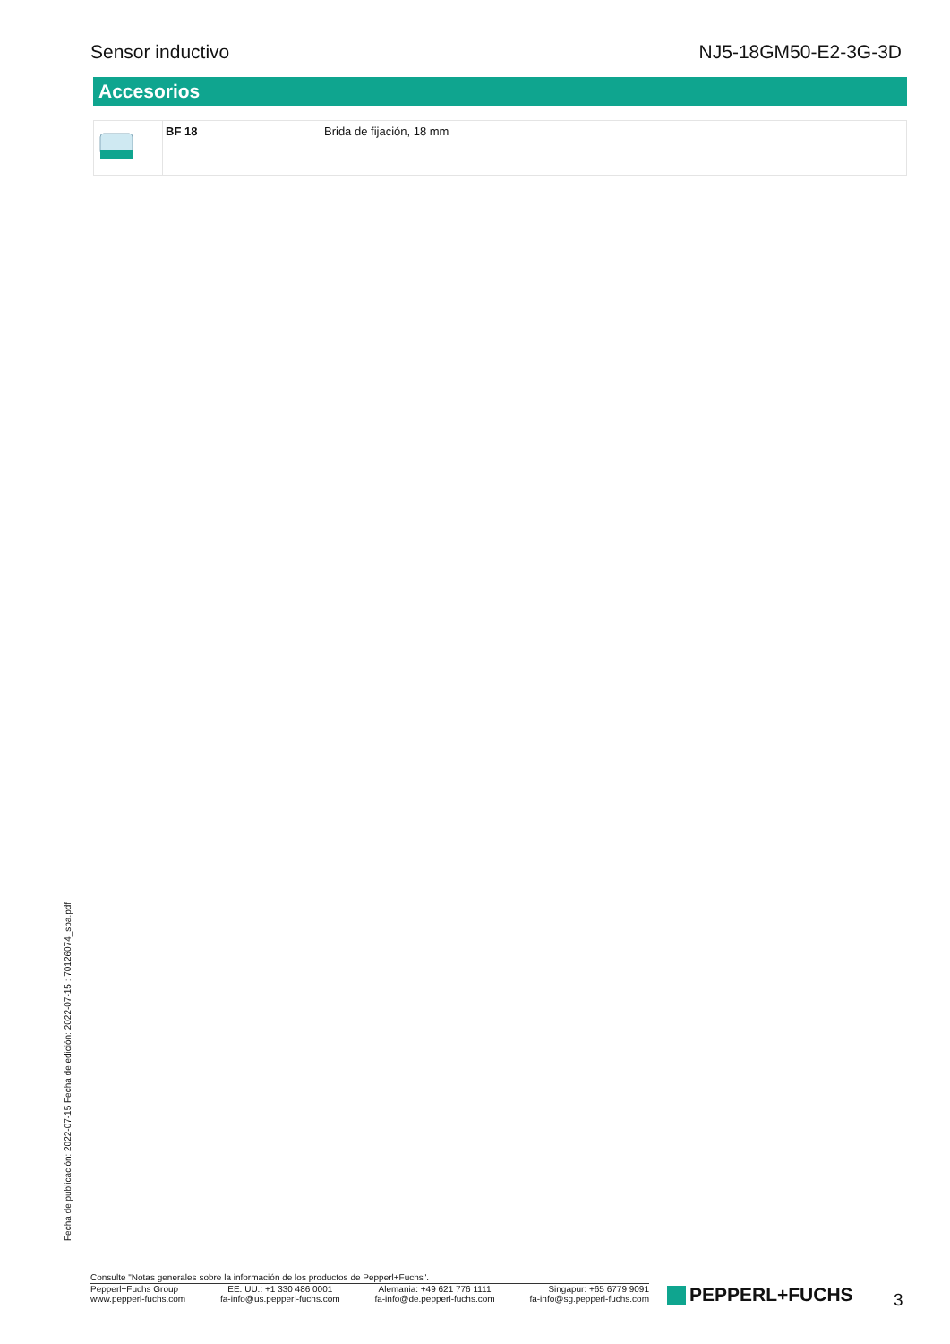Sensor inductivo NJ5-18GM50-E2-3G-3D
Accesorios
| | BF 18 | Brida de fijación, 18 mm |
Fecha de publicación: 2022-07-15 Fecha de edición: 2022-07-15 : 70126074_spa.pdf
Consulte "Notas generales sobre la información de los productos de Pepperl+Fuchs".
Pepperl+Fuchs Group
www.pepperl-fuchs.com
EE. UU.: +1 330 486 0001
fa-info@us.pepperl-fuchs.com
Alemania: +49 621 776 1111
fa-info@de.pepperl-fuchs.com
Singapur: +65 6779 9091
fa-info@sg.pepperl-fuchs.com
PEPPERL+FUCHS 3